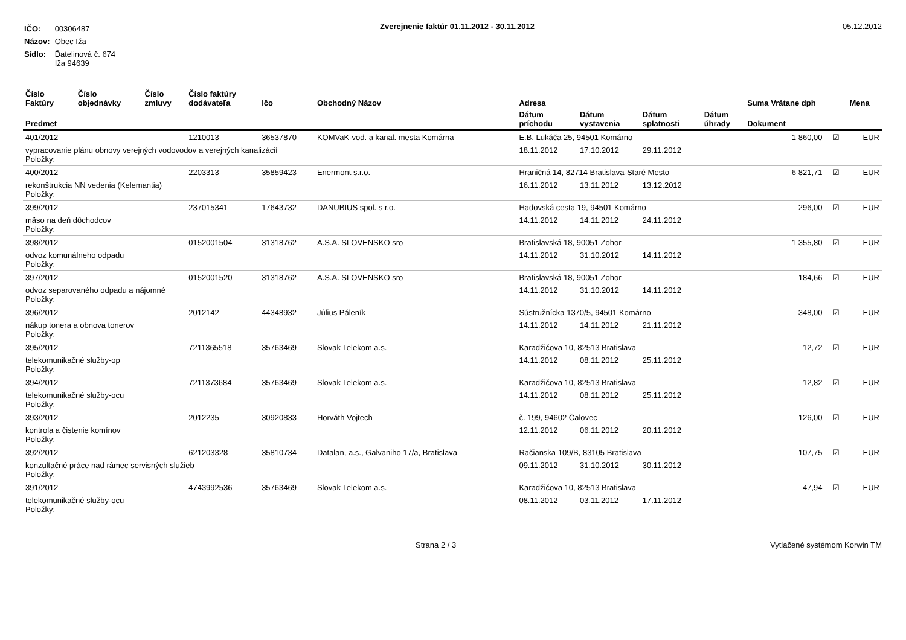| IČO: | 00306487 |
| Názov: | Obec Iža |
| Sídlo: | Ďatelinová č. 674 Iža 94639 |
Zverejnenie faktúr 01.11.2012 - 30.11.2012
05.12.2012
| Číslo Faktúry | Číslo objednávky | Číslo zmluvy | Číslo faktúry dodávateľa | Ičo | Obchodný Názov | Adresa | | | | Suma Vrátane dph | | Mena |
| --- | --- | --- | --- | --- | --- | --- | --- | --- | --- | --- | --- | --- |
| Predmet | | | | | | Dátum príchodu | Dátum vystavenia | Dátum splatnosti | Dátum úhrady | Dokument | | |
| 401/2012 | | | 1210013 | 36537870 | KOMVaK-vod. a kanal. mesta Komárna | E.B. Lukáča 25, 94501 Komárno | | | | 1 860,00 | ☑ | EUR |
| vypracovanie plánu obnovy verejných vodovodov a verejných kanalizácií Položky: | | | | | | 18.11.2012 | 17.10.2012 | 29.11.2012 | | | | |
| 400/2012 | | | 2203313 | 35859423 | Enermont s.r.o. | Hraničná 14, 82714 Bratislava-Staré Mesto | | | | 6 821,71 | ☑ | EUR |
| rekonštrukcia NN vedenia (Kelemantia) Položky: | | | | | | 16.11.2012 | 13.11.2012 | 13.12.2012 | | | | |
| 399/2012 | | | 237015341 | 17643732 | DANUBIUS spol. s r.o. | Hadovská cesta 19, 94501 Komárno | | | | 296,00 | ☑ | EUR |
| mäso na deň dôchodcov Položky: | | | | | | 14.11.2012 | 14.11.2012 | 24.11.2012 | | | | |
| 398/2012 | | | 0152001504 | 31318762 | A.S.A. SLOVENSKO sro | Bratislavská 18, 90051 Zohor | | | | 1 355,80 | ☑ | EUR |
| odvoz komunálneho odpadu Položky: | | | | | | 14.11.2012 | 31.10.2012 | 14.11.2012 | | | | |
| 397/2012 | | | 0152001520 | 31318762 | A.S.A. SLOVENSKO sro | Bratislavská 18, 90051 Zohor | | | | 184,66 | ☑ | EUR |
| odvoz separovaného odpadu a nájomné Položky: | | | | | | 14.11.2012 | 31.10.2012 | 14.11.2012 | | | | |
| 396/2012 | | | 2012142 | 44348932 | Július Páleník | Sústružnícka 1370/5, 94501 Komárno | | | | 348,00 | ☑ | EUR |
| nákup tonera a obnova tonerov Položky: | | | | | | 14.11.2012 | 14.11.2012 | 21.11.2012 | | | | |
| 395/2012 | | | 7211365518 | 35763469 | Slovak Telekom a.s. | Karadžičova 10, 82513 Bratislava | | | | 12,72 | ☑ | EUR |
| telekomunikačné služby-op Položky: | | | | | | 14.11.2012 | 08.11.2012 | 25.11.2012 | | | | |
| 394/2012 | | | 7211373684 | 35763469 | Slovak Telekom a.s. | Karadžičova 10, 82513 Bratislava | | | | 12,82 | ☑ | EUR |
| telekomunikačné služby-ocu Položky: | | | | | | 14.11.2012 | 08.11.2012 | 25.11.2012 | | | | |
| 393/2012 | | | 2012235 | 30920833 | Horváth Vojtech | č. 199, 94602 Čalovec | | | | 126,00 | ☑ | EUR |
| kontrola a čistenie komínov Položky: | | | | | | 12.11.2012 | 06.11.2012 | 20.11.2012 | | | | |
| 392/2012 | | | 621203328 | 35810734 | Datalan, a.s., Galvaniho 17/a, Bratislava | Račianska 109/B, 83105 Bratislava | | | | 107,75 | ☑ | EUR |
| konzultačné práce nad rámec servisných služieb Položky: | | | | | | 09.11.2012 | 31.10.2012 | 30.11.2012 | | | | |
| 391/2012 | | | 4743992536 | 35763469 | Slovak Telekom a.s. | Karadžičova 10, 82513 Bratislava | | | | 47,94 | ☑ | EUR |
| telekomunikačné služby-ocu Položky: | | | | | | 08.11.2012 | 03.11.2012 | 17.11.2012 | | | | |
Strana 2 / 3 Vytlačené systémom Korwin TM